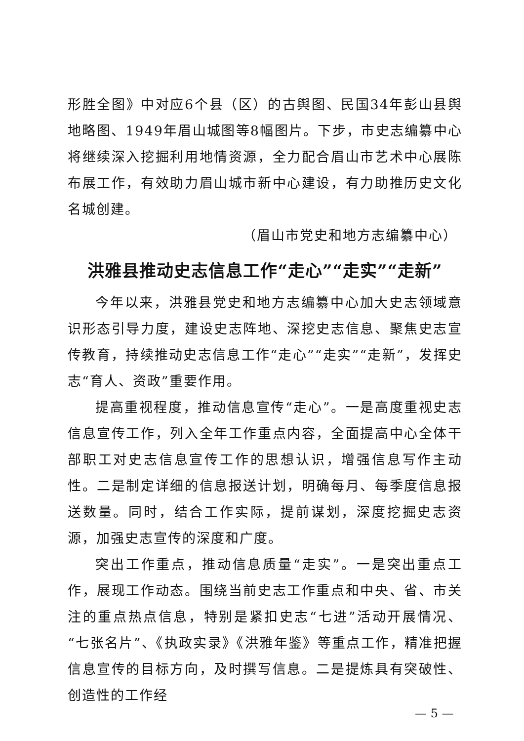形胜全图》中对应6个县（区）的古舆图、民国34年彭山县舆地略图、1949年眉山城图等8幅图片。下步，市史志编纂中心将继续深入挖掘利用地情资源，全力配合眉山市艺术中心展陈布展工作，有效助力眉山城市新中心建设，有力助推历史文化名城创建。
（眉山市党史和地方志编纂中心）
洪雅县推动史志信息工作“走心”“走实”“走新”
今年以来，洪雅县党史和地方志编纂中心加大史志领域意识形态引导力度，建设史志阵地、深挖史志信息、聚焦史志宣传教育，持续推动史志信息工作“走心”“走实”“走新”，发挥史志“育人、资政”重要作用。
提高重视程度，推动信息宣传“走心”。一是高度重视史志信息宣传工作，列入全年工作重点内容，全面提高中心全体干部职工对史志信息宣传工作的思想认识，增强信息写作主动性。二是制定详细的信息报送计划，明确每月、每季度信息报送数量。同时，结合工作实际，提前谋划，深度挖掘史志资源，加强史志宣传的深度和广度。
突出工作重点，推动信息质量“走实”。一是突出重点工作，展现工作动态。围绕当前史志工作重点和中央、省、市关注的重点热点信息，特别是紧扣史志“七进”活动开展情况、“七张名片”、《执政实录》《洪雅年鉴》等重点工作，精准把握信息宣传的目标方向，及时撰写信息。二是提炼具有突破性、创造性的工作经
— 5 —